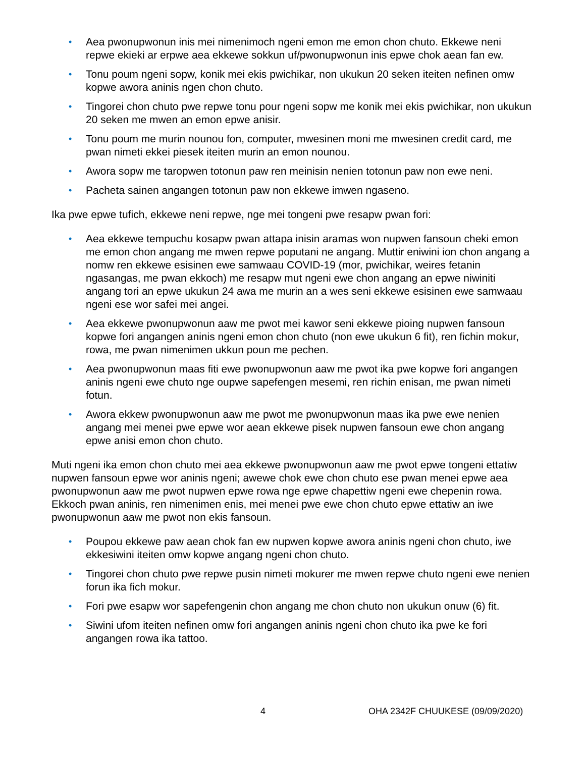• Aea pwonupwonun inis mei nimenimoch ngeni emon me emon chon chuto. Ekkewe neni repwe ekieki ar erpwe aea ekkewe sokkun uf/pwonupwonun inis epwe chok aean fan ew.
• Tonu poum ngeni sopw, konik mei ekis pwichikar, non ukukun 20 seken iteiten nefinen omw kopwe awora aninis ngen chon chuto.
• Tingorei chon chuto pwe repwe tonu pour ngeni sopw me konik mei ekis pwichikar, non ukukun 20 seken me mwen an emon epwe anisir.
• Tonu poum me murin nounou fon, computer, mwesinen moni me mwesinen credit card, me pwan nimeti ekkei piesek iteiten murin an emon nounou.
• Awora sopw me taropwen totonun paw ren meinisin nenien totonun paw non ewe neni.
• Pacheta sainen angangen totonun paw non ekkewe imwen ngaseno.
Ika pwe epwe tufich, ekkewe neni repwe, nge mei tongeni pwe resapw pwan fori:
• Aea ekkewe tempuchu kosapw pwan attapa inisin aramas won nupwen fansoun cheki emon me emon chon angang me mwen repwe poputani ne angang. Muttir eniwini ion chon angang a nomw ren ekkewe esisinen ewe samwaau COVID-19 (mor, pwichikar, weires fetanin ngasangas, me pwan ekkoch) me resapw mut ngeni ewe chon angang an epwe niwiniti angang tori an epwe ukukun 24 awa me murin an a wes seni ekkewe esisinen ewe samwaau ngeni ese wor safei mei angei.
• Aea ekkewe pwonupwonun aaw me pwot mei kawor seni ekkewe pioing nupwen fansoun kopwe fori angangen aninis ngeni emon chon chuto (non ewe ukukun 6 fit), ren fichin mokur, rowa, me pwan nimenimen ukkun poun me pechen.
• Aea pwonupwonun maas fiti ewe pwonupwonun aaw me pwot ika pwe kopwe fori angangen aninis ngeni ewe chuto nge oupwe sapefengen mesemi, ren richin enisan, me pwan nimeti fotun.
• Awora ekkew pwonupwonun aaw me pwot me pwonupwonun maas ika pwe ewe nenien angang mei menei pwe epwe wor aean ekkewe pisek nupwen fansoun ewe chon angang epwe anisi emon chon chuto.
Muti ngeni ika emon chon chuto mei aea ekkewe pwonupwonun aaw me pwot epwe tongeni ettatiw nupwen fansoun epwe wor aninis ngeni; awewe chok ewe chon chuto ese pwan menei epwe aea pwonupwonun aaw me pwot nupwen epwe rowa nge epwe chapettiw ngeni ewe chepenin rowa. Ekkoch pwan aninis, ren nimenimen enis, mei menei pwe ewe chon chuto epwe ettatiw an iwe pwonupwonun aaw me pwot non ekis fansoun.
• Poupou ekkewe paw aean chok fan ew nupwen kopwe awora aninis ngeni chon chuto, iwe ekkesiwini iteiten omw kopwe angang ngeni chon chuto.
• Tingorei chon chuto pwe repwe pusin nimeti mokurer me mwen repwe chuto ngeni ewe nenien forun ika fich mokur.
• Fori pwe esapw wor sapefengenin chon angang me chon chuto non ukukun onuw (6) fit.
• Siwini ufom iteiten nefinen omw fori angangen aninis ngeni chon chuto ika pwe ke fori angangen rowa ika tattoo.
4 OHA 2342F CHUUKESE (09/09/2020)